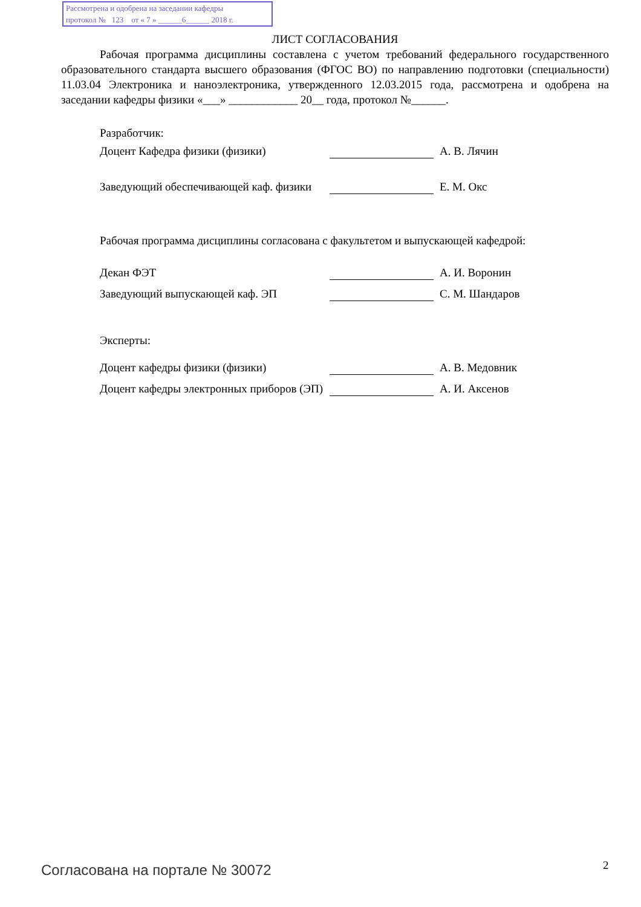Рассмотрена и одобрена на заседании кафедры
протокол № 123 от « 7 » ______6______ 2018 г.
ЛИСТ СОГЛАСОВАНИЯ
Рабочая программа дисциплины составлена с учетом требований федерального государственного образовательного стандарта высшего образования (ФГОС ВО) по направлению подготовки (специальности) 11.03.04 Электроника и наноэлектроника, утвержденного 12.03.2015 года, рассмотрена и одобрена на заседании кафедры физики «___» ____________ 20__ года, протокол №______.
Разработчик:
Доцент Кафедра физики (физики) А. В. Лячин
Заведующий обеспечивающей каф. физики
Е. М. Окс
Рабочая программа дисциплины согласована с факультетом и выпускающей кафедрой:
Декан ФЭТ А. И. Воронин
Заведующий выпускающей каф. ЭП С. М. Шандаров
Эксперты:
Доцент кафедры физики (физики) А. В. Медовник
Доцент кафедры электронных приборов (ЭП)
А. И. Аксенов
Согласована на портале № 30072 2